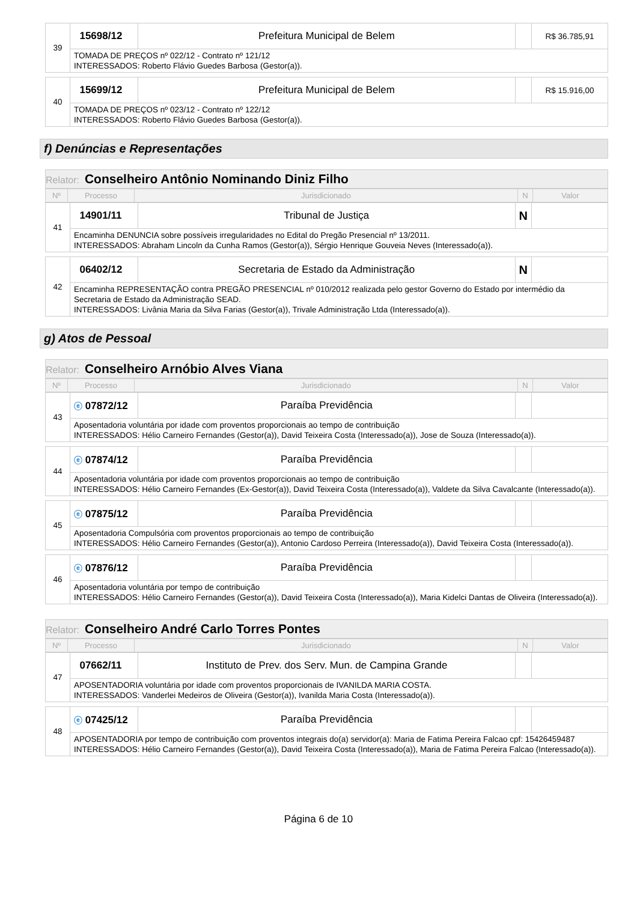| 39 | 15698/12 | Prefeitura Municipal de Belem | | R$ 36.785,91 |
| | TOMADA DE PREÇOS nº 022/12 - Contrato nº 121/12 INTERESSADOS: Roberto Flávio Guedes Barbosa (Gestor(a)). | | | |
| 40 | 15699/12 | Prefeitura Municipal de Belem | | R$ 15.916,00 |
| | TOMADA DE PREÇOS nº 023/12 - Contrato nº 122/12 INTERESSADOS: Roberto Flávio Guedes Barbosa (Gestor(a)). | | | |
f) Denúncias e Representações
| Relator: Conselheiro Antônio Nominando Diniz Filho |
| Nº | Processo | Jurisdicionado | N | Valor |
| 41 | 14901/11 | Tribunal de Justiça | N | |
| | Encaminha DENUNCIA sobre possíveis irregularidades no Edital do Pregão Presencial nº 13/2011. INTERESSADOS: Abraham Lincoln da Cunha Ramos (Gestor(a)), Sérgio Henrique Gouveia Neves (Interessado(a)). | | | |
| 42 | 06402/12 | Secretaria de Estado da Administração | N | |
| | Encaminha REPRESENTAÇÃO contra PREGÃO PRESENCIAL nº 010/2012 realizada pelo gestor Governo do Estado por intermédio da Secretaria de Estado da Administração SEAD. INTERESSADOS: Livânia Maria da Silva Farias (Gestor(a)), Trivale Administração Ltda (Interessado(a)). | | | |
g) Atos de Pessoal
| Relator: Conselheiro Arnóbio Alves Viana |
| Nº | Processo | Jurisdicionado | N | Valor |
| 43 | ⓔ 07872/12 | Paraíba Previdência | | |
| | Aposentadoria voluntária por idade com proventos proporcionais ao tempo de contribuição INTERESSADOS: Hélio Carneiro Fernandes (Gestor(a)), David Teixeira Costa (Interessado(a)), Jose de Souza (Interessado(a)). | | | |
| 44 | ⓔ 07874/12 | Paraíba Previdência | | |
| | Aposentadoria voluntária por idade com proventos proporcionais ao tempo de contribuição INTERESSADOS: Hélio Carneiro Fernandes (Ex-Gestor(a)), David Teixeira Costa (Interessado(a)), Valdete da Silva Cavalcante (Interessado(a)). | | | |
| 45 | ⓔ 07875/12 | Paraíba Previdência | | |
| | Aposentadoria Compulsória com proventos proporcionais ao tempo de contribuição INTERESSADOS: Hélio Carneiro Fernandes (Gestor(a)), Antonio Cardoso Perreira (Interessado(a)), David Teixeira Costa (Interessado(a)). | | | |
| 46 | ⓔ 07876/12 | Paraíba Previdência | | |
| | Aposentadoria voluntária por tempo de contribuição INTERESSADOS: Hélio Carneiro Fernandes (Gestor(a)), David Teixeira Costa (Interessado(a)), Maria Kidelci Dantas de Oliveira (Interessado(a)). | | | |
| Relator: Conselheiro André Carlo Torres Pontes |
| Nº | Processo | Jurisdicionado | N | Valor |
| 47 | 07662/11 | Instituto de Prev. dos Serv. Mun. de Campina Grande | | |
| | APOSENTADORIA voluntária por idade com proventos proporcionais de IVANILDA MARIA COSTA. INTERESSADOS: Vanderlei Medeiros de Oliveira (Gestor(a)), Ivanilda Maria Costa (Interessado(a)). | | | |
| 48 | ⓔ 07425/12 | Paraíba Previdência | | |
| | APOSENTADORIA por tempo de contribuição com proventos integrais do(a) servidor(a): Maria de Fatima Pereira Falcao cpf: 15426459487 INTERESSADOS: Hélio Carneiro Fernandes (Gestor(a)), David Teixeira Costa (Interessado(a)), Maria de Fatima Pereira Falcao (Interessado(a)). | | | |
Página 6 de 10